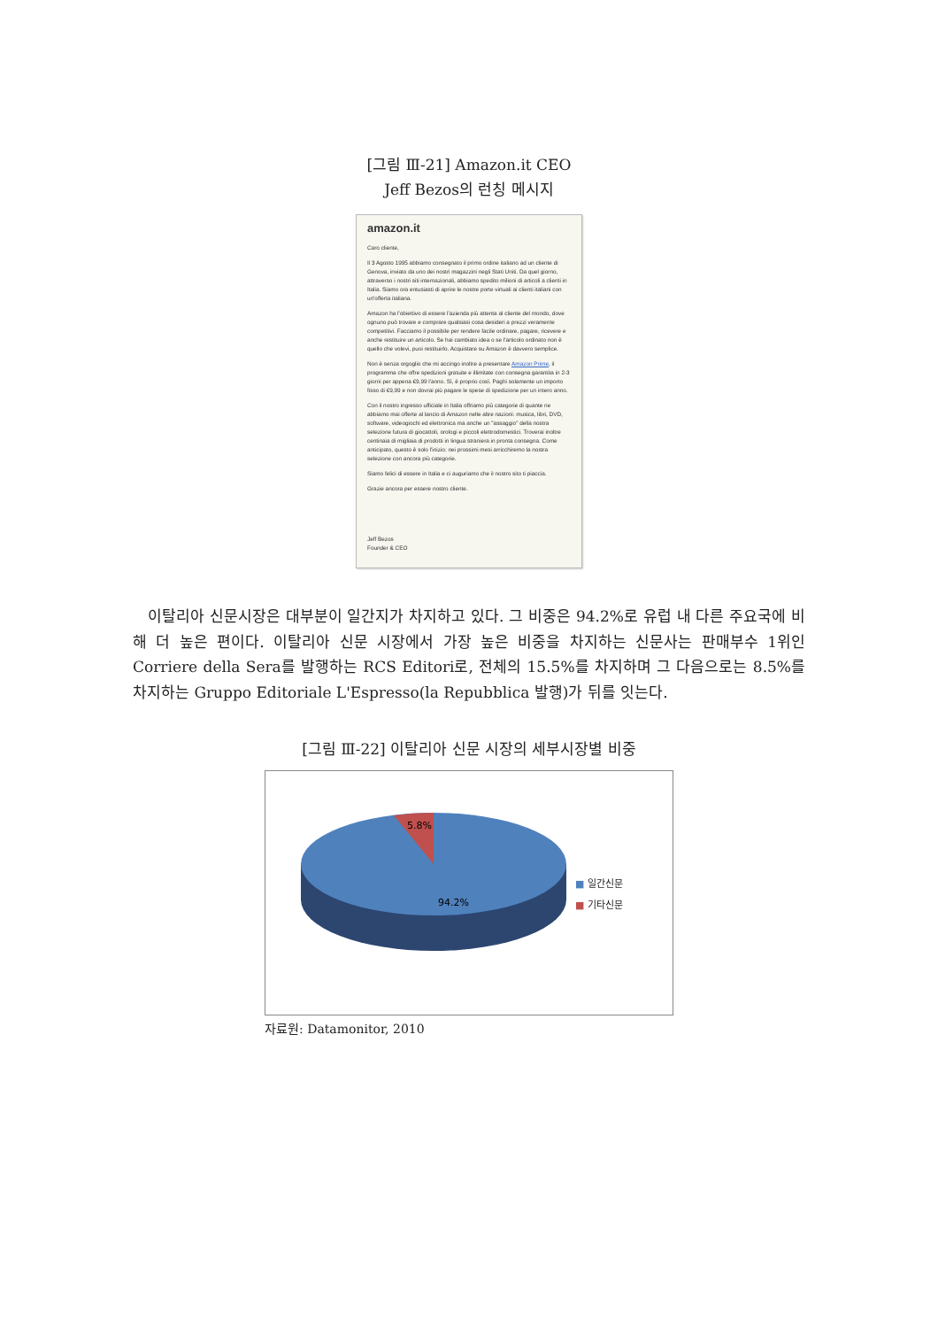[그림 Ⅲ-21] Amazon.it CEO
Jeff Bezos의 런칭 메시지
amazon.it
Caro cliente,
Il 3 Agosto 1995 abbiamo consegnato il primo ordine italiano ad un cliente di Genova, inviato da uno dei nostri magazzini negli Stati Uniti. Da quel giorno, attraverso i nostri siti internazionali, abbiamo spedito milioni di articoli a clienti in Italia. Siamo ora entusiasti di aprire le nostre porte virtuali ai clienti italiani con un'offerta italiana.
Amazon ha l'obiettivo di essere l'azienda più attenta al cliente del mondo, dove ognuno può trovare e comprare qualsiasi cosa desideri a prezzi veramente competitivi. Facciamo il possibile per rendere facile ordinare, pagare, ricevere e anche restituire un articolo. Se hai cambiato idea o se l'articolo ordinato non è quello che volevi, puoi restituirlo. Acquistare su Amazon è davvero semplice.
Non è senza orgoglio che mi accingo inoltre a presentare Amazon Prime, il programma che offre spedizioni gratuite e illimitate con consegna garantita in 2-3 giorni per appena €9,99 l'anno. Sì, è proprio così. Paghi solamente un importo fisso di €9,99 e non dovrai più pagare le spese di spedizione per un intero anno.
Con il nostro ingresso ufficiale in Italia offriamo più categorie di quante ne abbiamo mai offerte al lancio di Amazon nelle altre nazioni: musica, libri, DVD, software, videogiochi ed elettronica ma anche un "assaggio" della nostra selezione futura di giocattoli, orologi e piccoli elettrodomestici. Troverai inoltre centinaia di migliaia di prodotti in lingua straniera in pronta consegna. Come anticipato, questo è solo l'inizio: nei prossimi mesi arricchiremo la nostra selezione con ancora più categorie.
Siamo felici di essere in Italia e ci auguriamo che il nostro sito ti piaccia.
Grazie ancora per essere nostro cliente.
Jeff Bezos
Founder & CEO
이탈리아 신문시장은 대부분이 일간지가 차지하고 있다. 그 비중은 94.2%로 유럽 내 다른 주요국에 비해 더 높은 편이다. 이탈리아 신문 시장에서 가장 높은 비중을 차지하는 신문사는 판매부수 1위인 Corriere della Sera를 발행하는 RCS Editori로, 전체의 15.5%를 차지하며 그 다음으로는 8.5%를 차지하는 Gruppo Editoriale L'Espresso(la Repubblica 발행)가 뒤를 잇는다.
[그림 Ⅲ-22] 이탈리아 신문 시장의 세부시장별 비중
5.8%
94.2%
■ 일간신문
■ 기타신문
자료원: Datamonitor, 2010